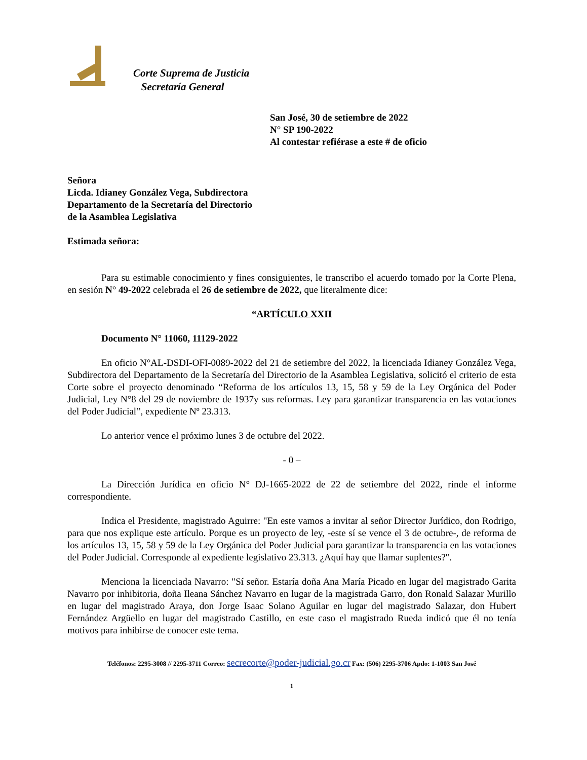Corte Suprema de Justicia
Secretaría General
San José, 30 de setiembre de 2022
N° SP 190-2022
Al contestar refiérase a este # de oficio
Señora
Licda. Idianey González Vega, Subdirectora
Departamento de la Secretaría del Directorio
de la Asamblea Legislativa
Estimada señora:
Para su estimable conocimiento y fines consiguientes, le transcribo el acuerdo tomado por la Corte Plena, en sesión N° 49-2022 celebrada el 26 de setiembre de 2022, que literalmente dice:
“ARTÍCULO XXII
Documento N° 11060, 11129-2022
En oficio N°AL-DSDI-OFI-0089-2022 del 21 de setiembre del 2022, la licenciada Idianey González Vega, Subdirectora del Departamento de la Secretaría del Directorio de la Asamblea Legislativa, solicitó el criterio de esta Corte sobre el proyecto denominado “Reforma de los artículos 13, 15, 58 y 59 de la Ley Orgánica del Poder Judicial, Ley N°8 del 29 de noviembre de 1937y sus reformas. Ley para garantizar transparencia en las votaciones del Poder Judicial”, expediente Nº 23.313.
Lo anterior vence el próximo lunes 3 de octubre del 2022.
- 0 –
La Dirección Jurídica en oficio N° DJ-1665-2022 de 22 de setiembre del 2022, rinde el informe correspondiente.
Indica el Presidente, magistrado Aguirre: "En este vamos a invitar al señor Director Jurídico, don Rodrigo, para que nos explique este artículo. Porque es un proyecto de ley, -este sí se vence el 3 de octubre-, de reforma de los artículos 13, 15, 58 y 59 de la Ley Orgánica del Poder Judicial para garantizar la transparencia en las votaciones del Poder Judicial. Corresponde al expediente legislativo 23.313. ¿Aquí hay que llamar suplentes?".
Menciona la licenciada Navarro: "Sí señor. Estaría doña Ana María Picado en lugar del magistrado Garita Navarro por inhibitoria, doña Ileana Sánchez Navarro en lugar de la magistrada Garro, don Ronald Salazar Murillo en lugar del magistrado Araya, don Jorge Isaac Solano Aguilar en lugar del magistrado Salazar, don Hubert Fernández Argüello en lugar del magistrado Castillo, en este caso el magistrado Rueda indicó que él no tenía motivos para inhibirse de conocer este tema.
Teléfonos: 2295-3008 // 2295-3711 Correo: secrecorte@poder-judicial.go.cr Fax: (506) 2295-3706 Apdo: 1-1003 San José
1